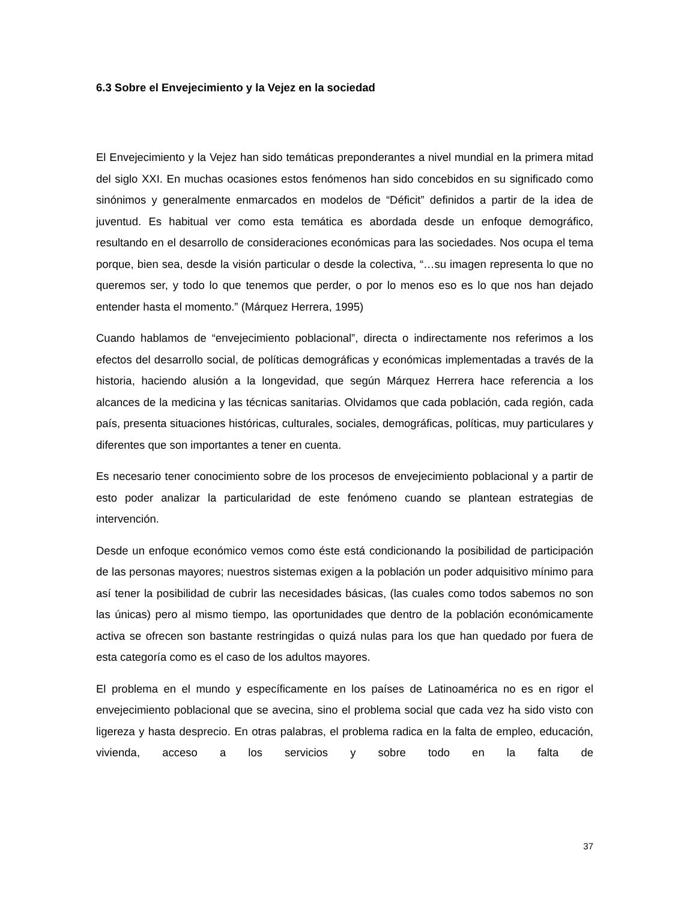6.3 Sobre el Envejecimiento y la Vejez en la sociedad
El Envejecimiento y la Vejez han sido temáticas preponderantes a nivel mundial en la primera mitad del siglo XXI. En muchas ocasiones estos fenómenos han sido concebidos en su significado como sinónimos y generalmente enmarcados en modelos de “Déficit” definidos a partir de la idea de juventud. Es habitual ver como esta temática es abordada desde un enfoque demográfico, resultando en el desarrollo de consideraciones económicas para las sociedades. Nos ocupa el tema porque, bien sea, desde la visión particular o desde la colectiva, “…su imagen representa lo que no queremos ser, y todo lo que tenemos que perder, o por lo menos eso es lo que nos han dejado entender hasta el momento.” (Márquez Herrera, 1995)
Cuando hablamos de “envejecimiento poblacional”, directa o indirectamente nos referimos a los efectos del desarrollo social, de políticas demográficas y económicas implementadas a través de la historia, haciendo alusión a la longevidad, que según Márquez Herrera hace referencia a los alcances de la medicina y las técnicas sanitarias. Olvidamos que cada población, cada región, cada país, presenta situaciones históricas, culturales, sociales, demográficas, políticas, muy particulares y diferentes que son importantes a tener en cuenta.
Es necesario tener conocimiento sobre de los procesos de envejecimiento poblacional y a partir de esto poder analizar la particularidad de este fenómeno cuando se plantean estrategias de intervención.
Desde un enfoque económico vemos como éste está condicionando la posibilidad de participación de las personas mayores; nuestros sistemas exigen a la población un poder adquisitivo mínimo para así tener la posibilidad de cubrir las necesidades básicas, (las cuales como todos sabemos no son las únicas) pero al mismo tiempo, las oportunidades que dentro de la población económicamente activa se ofrecen son bastante restringidas o quizá nulas para los que han quedado por fuera de esta categoría como es el caso de los adultos mayores.
El problema en el mundo y específicamente en los países de Latinoamérica no es en rigor el envejecimiento poblacional que se avecina, sino el problema social que cada vez ha sido visto con ligereza y hasta desprecio. En otras palabras, el problema radica en la falta de empleo, educación, vivienda, acceso a los servicios y sobre todo en la falta de
37